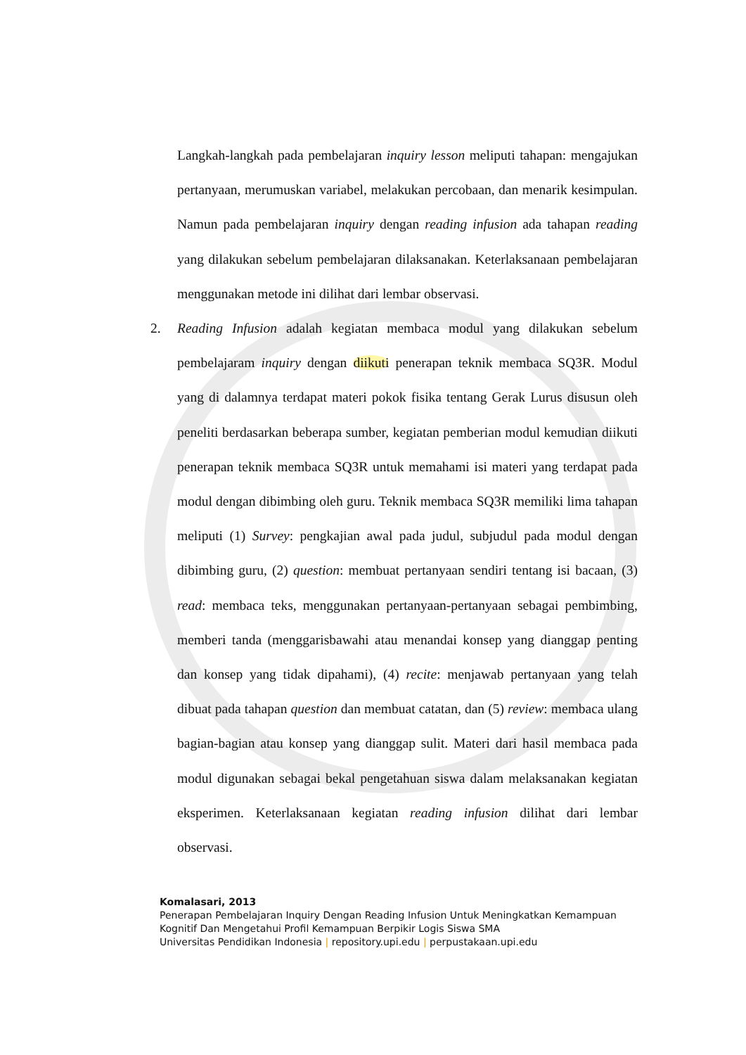Langkah-langkah pada pembelajaran inquiry lesson meliputi tahapan: mengajukan pertanyaan, merumuskan variabel, melakukan percobaan, dan menarik kesimpulan. Namun pada pembelajaran inquiry dengan reading infusion ada tahapan reading yang dilakukan sebelum pembelajaran dilaksanakan. Keterlaksanaan pembelajaran menggunakan metode ini dilihat dari lembar observasi.
2. Reading Infusion adalah kegiatan membaca modul yang dilakukan sebelum pembelajaram inquiry dengan diikuti penerapan teknik membaca SQ3R. Modul yang di dalamnya terdapat materi pokok fisika tentang Gerak Lurus disusun oleh peneliti berdasarkan beberapa sumber, kegiatan pemberian modul kemudian diikuti penerapan teknik membaca SQ3R untuk memahami isi materi yang terdapat pada modul dengan dibimbing oleh guru. Teknik membaca SQ3R memiliki lima tahapan meliputi (1) Survey: pengkajian awal pada judul, subjudul pada modul dengan dibimbing guru, (2) question: membuat pertanyaan sendiri tentang isi bacaan, (3) read: membaca teks, menggunakan pertanyaan-pertanyaan sebagai pembimbing, memberi tanda (menggarisbawahi atau menandai konsep yang dianggap penting dan konsep yang tidak dipahami), (4) recite: menjawab pertanyaan yang telah dibuat pada tahapan question dan membuat catatan, dan (5) review: membaca ulang bagian-bagian atau konsep yang dianggap sulit. Materi dari hasil membaca pada modul digunakan sebagai bekal pengetahuan siswa dalam melaksanakan kegiatan eksperimen. Keterlaksanaan kegiatan reading infusion dilihat dari lembar observasi.
Komalasari, 2013
Penerapan Pembelajaran Inquiry Dengan Reading Infusion Untuk Meningkatkan Kemampuan Kognitif Dan Mengetahui Profil Kemampuan Berpikir Logis Siswa SMA
Universitas Pendidikan Indonesia | repository.upi.edu | perpustakaan.upi.edu